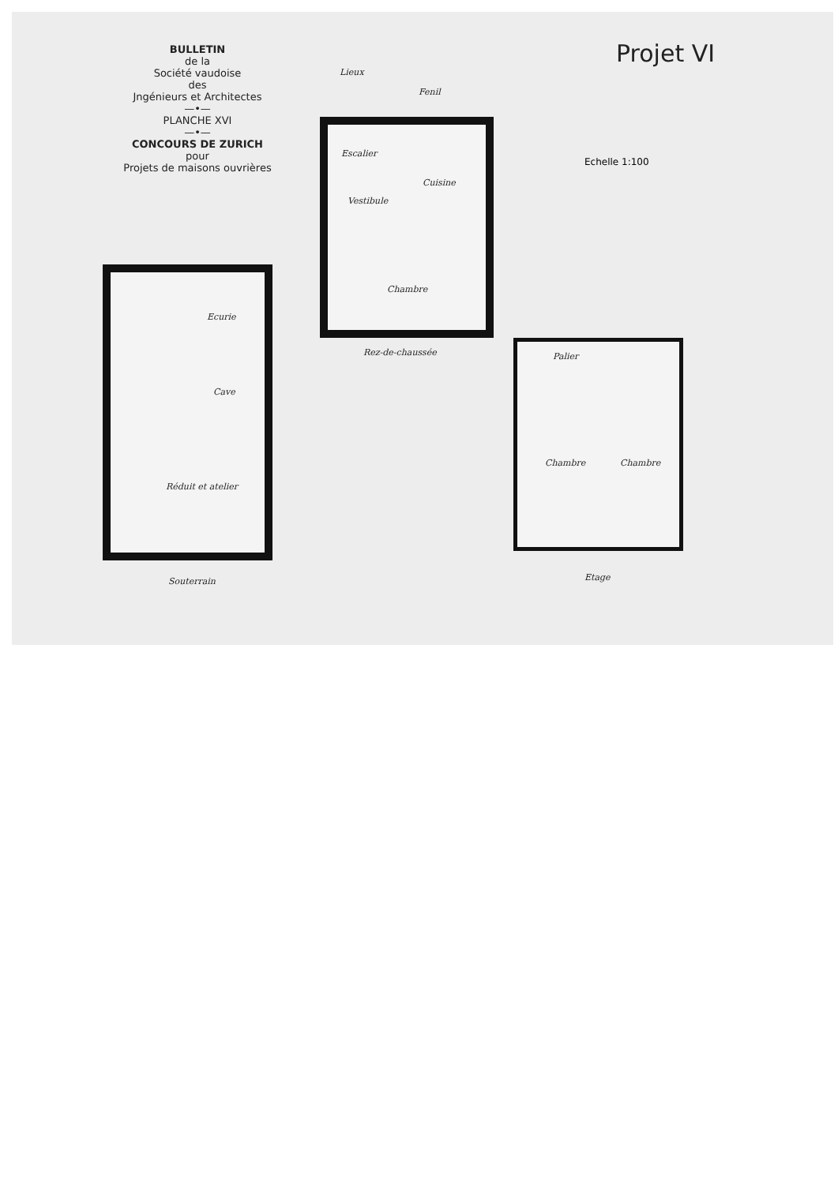BULLETIN
de la
Société vaudoise
des
Jngénieurs et Architectes
—•—
PLANCHE XVI
—•—
CONCOURS DE ZURICH
pour
Projets de maisons ouvrières
Projet VI
Echelle 1:100
Ecurie
Cave
Réduit et atelier
Souterrain
Lieux
Fenil
Escalier
Cuisine
Vestibule
Chambre
Rez-de-chaussée Palier
Chambre Chambre
Etage